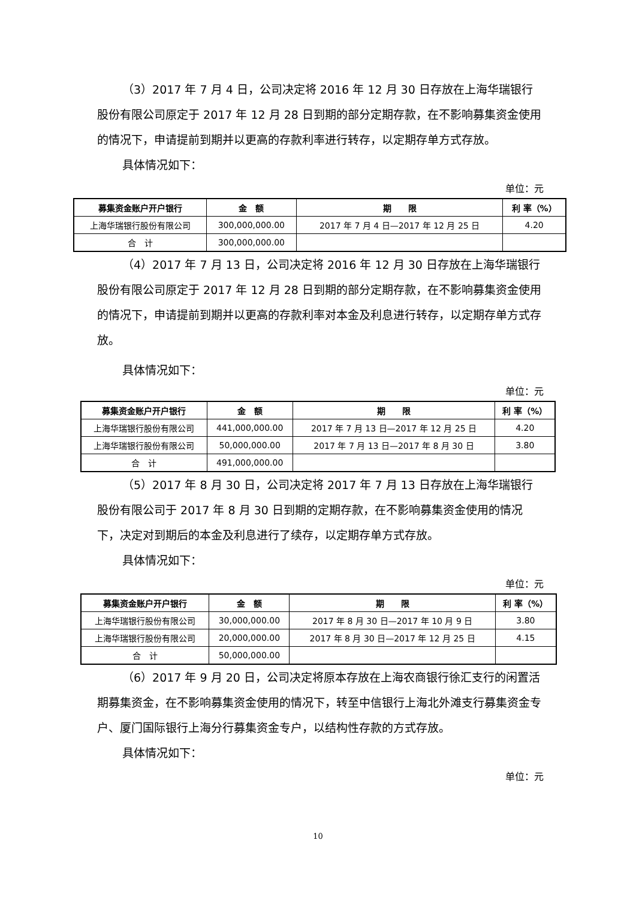（3）2017 年 7 月 4 日，公司决定将 2016 年 12 月 30 日存放在上海华瑞银行股份有限公司原定于 2017 年 12 月 28 日到期的部分定期存款，在不影响募集资金使用的情况下，申请提前到期并以更高的存款利率进行转存，以定期存单方式存放。
具体情况如下：
单位：元
| 募集资金账户开户银行 | 金 额 | 期 限 | 利 率（%） |
| --- | --- | --- | --- |
| 上海华瑞银行股份有限公司 | 300,000,000.00 | 2017 年 7 月 4 日—2017 年 12 月 25 日 | 4.20 |
| 合 计 | 300,000,000.00 | | |
（4）2017 年 7 月 13 日，公司决定将 2016 年 12 月 30 日存放在上海华瑞银行股份有限公司原定于 2017 年 12 月 28 日到期的部分定期存款，在不影响募集资金使用的情况下，申请提前到期并以更高的存款利率对本金及利息进行转存，以定期存单方式存放。
具体情况如下：
单位：元
| 募集资金账户开户银行 | 金 额 | 期 限 | 利 率（%） |
| --- | --- | --- | --- |
| 上海华瑞银行股份有限公司 | 441,000,000.00 | 2017 年 7 月 13 日—2017 年 12 月 25 日 | 4.20 |
| 上海华瑞银行股份有限公司 | 50,000,000.00 | 2017 年 7 月 13 日—2017 年 8 月 30 日 | 3.80 |
| 合 计 | 491,000,000.00 | | |
（5）2017 年 8 月 30 日，公司决定将 2017 年 7 月 13 日存放在上海华瑞银行股份有限公司于 2017 年 8 月 30 日到期的定期存款，在不影响募集资金使用的情况下，决定对到期后的本金及利息进行了续存，以定期存单方式存放。
具体情况如下：
单位：元
| 募集资金账户开户银行 | 金 额 | 期 限 | 利 率（%） |
| --- | --- | --- | --- |
| 上海华瑞银行股份有限公司 | 30,000,000.00 | 2017 年 8 月 30 日—2017 年 10 月 9 日 | 3.80 |
| 上海华瑞银行股份有限公司 | 20,000,000.00 | 2017 年 8 月 30 日—2017 年 12 月 25 日 | 4.15 |
| 合 计 | 50,000,000.00 | | |
（6）2017 年 9 月 20 日，公司决定将原本存放在上海农商银行徐汇支行的闲置活期募集资金，在不影响募集资金使用的情况下，转至中信银行上海北外滩支行募集资金专户、厦门国际银行上海分行募集资金专户，以结构性存款的方式存放。
具体情况如下：
单位：元
10